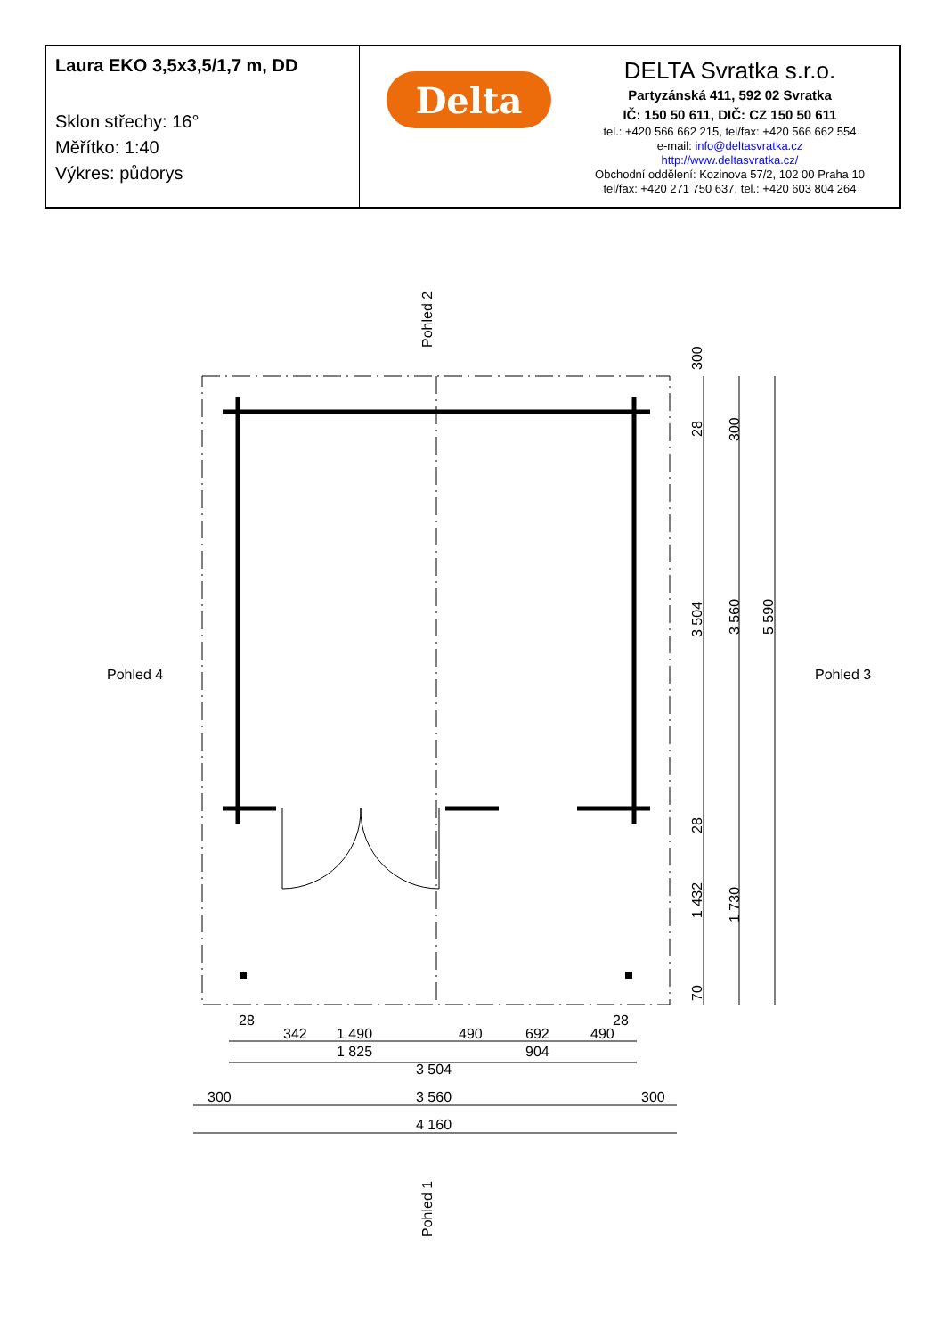Laura EKO 3,5x3,5/1,7 m, DD
Sklon střechy: 16°
Měřítko: 1:40
Výkres: půdorys
Delta
DELTA Svratka s.r.o.
Partyzánská 411, 592 02 Svratka
IČ: 150 50 611, DIČ: CZ 150 50 611
tel.: +420 566 662 215, tel/fax: +420 566 662 554
e-mail: info@deltasvratka.cz
http://www.deltasvratka.cz/
Obchodní oddělení: Kozinova 57/2, 102 00 Praha 10
tel/fax: +420 271 750 637, tel.: +420 603 804 264
28
342
1 490
490
692
490
28
1 825
904
3 504
3 560
300
300
4 160
Pohled 4
Pohled 3
Pohled 2
Pohled 1
300
28
300
3 504
3 560
5 590
28
1 432
1 730
70